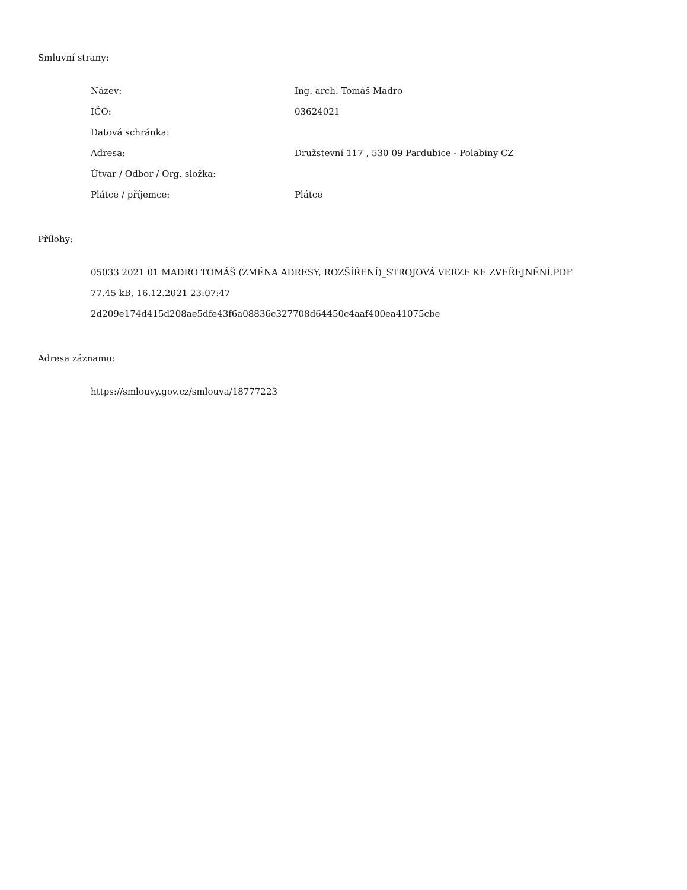Smluvní strany:
| Název: | Ing. arch. Tomáš Madro |
| IČO: | 03624021 |
| Datová schránka: | |
| Adresa: | Družstevní 117 , 530 09 Pardubice - Polabiny CZ |
| Útvar / Odbor / Org. složka: | |
| Plátce / příjemce: | Plátce |
Přílohy:
05033 2021 01 MADRO TOMÁŠ (ZMĚNA ADRESY, ROZŠÍŘENÍ)_STROJOVÁ VERZE KE ZVEŘEJNĚNÍ.PDF
77.45 kB, 16.12.2021 23:07:47
2d209e174d415d208ae5dfe43f6a08836c327708d64450c4aaf400ea41075cbe
Adresa záznamu:
https://smlouvy.gov.cz/smlouva/18777223